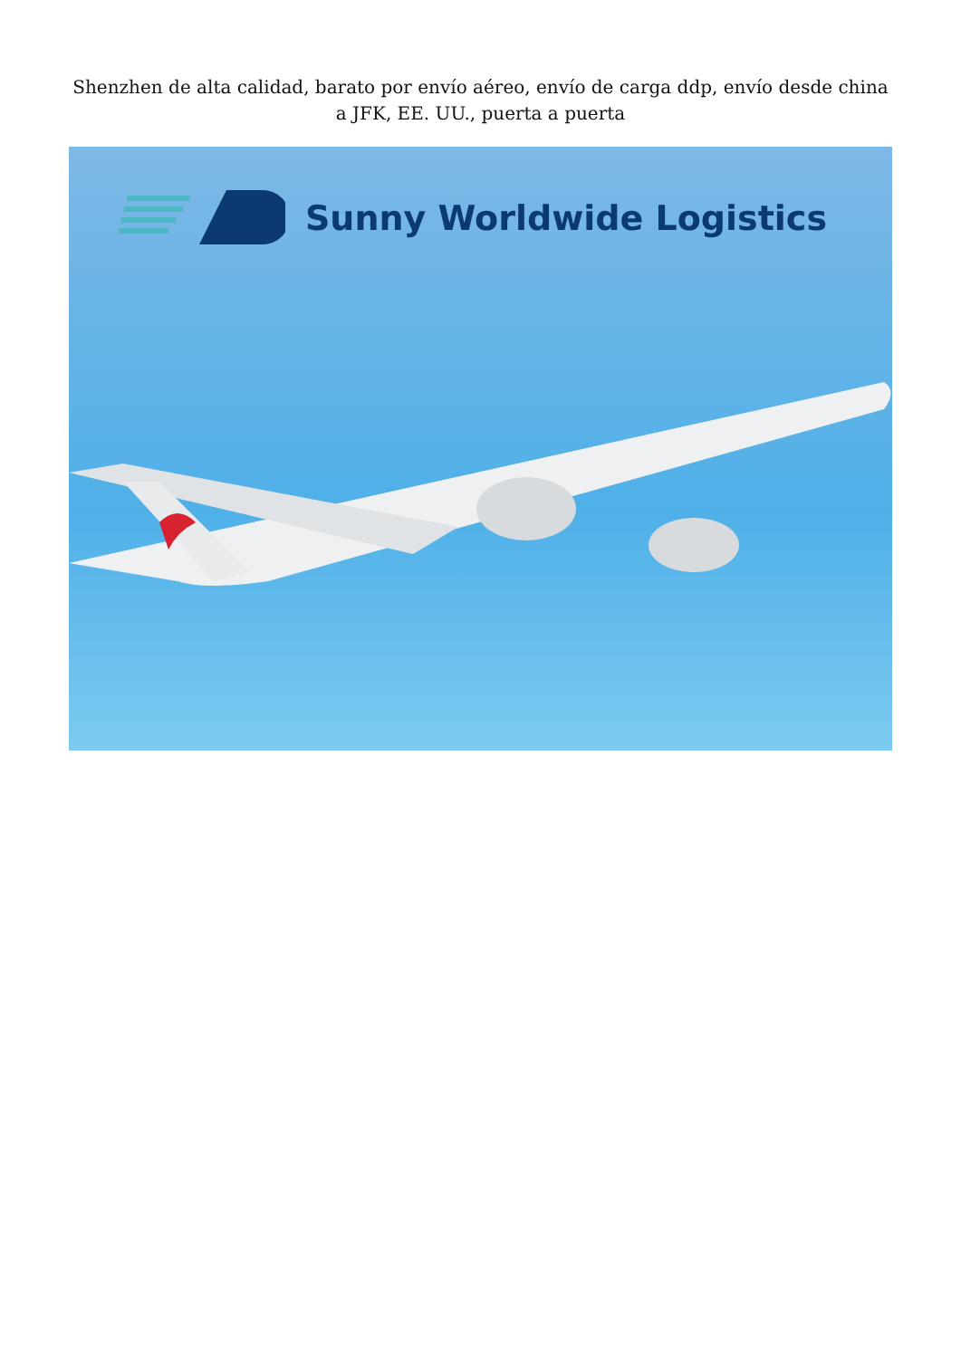Shenzhen de alta calidad, barato por envío aéreo, envío de carga ddp, envío desde china a JFK, EE. UU., puerta a puerta
Sunny Worldwide Logistics